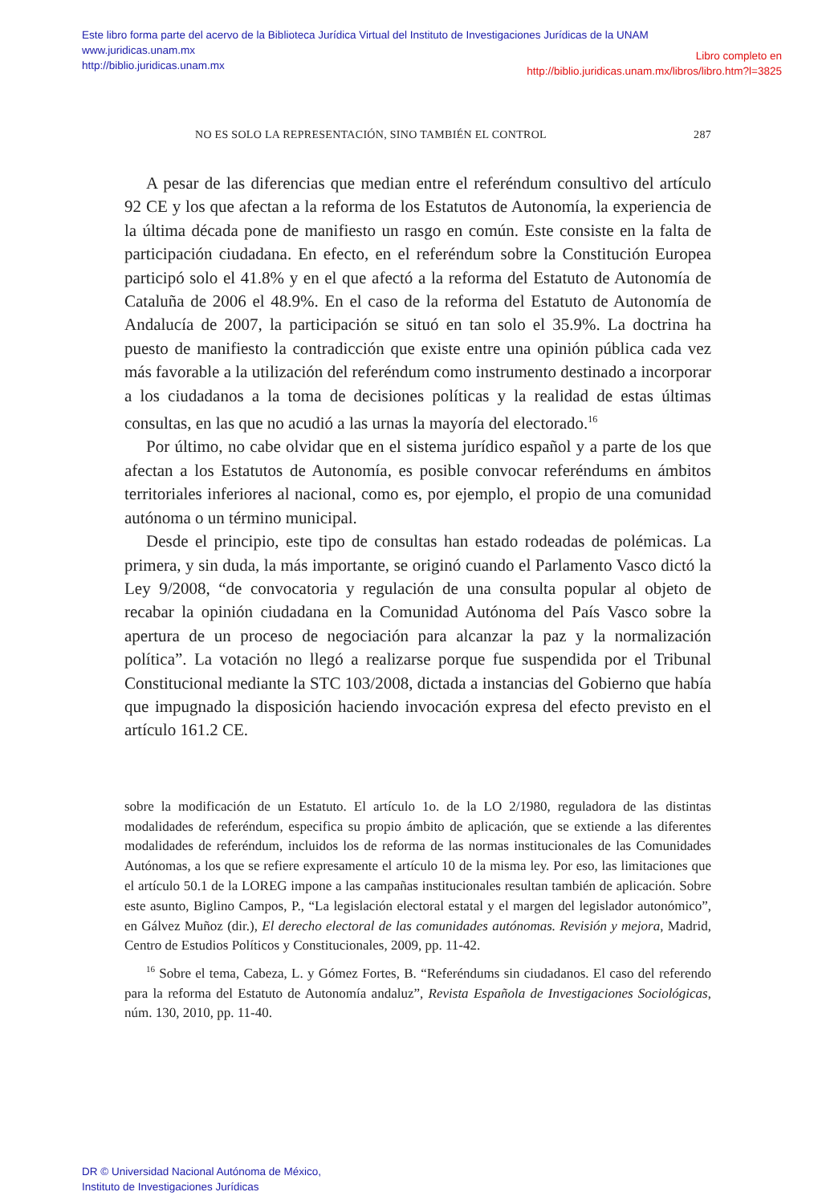Este libro forma parte del acervo de la Biblioteca Jurídica Virtual del Instituto de Investigaciones Jurídicas de la UNAM
www.juridicas.unam.mx
http://biblio.juridicas.unam.mx
Libro completo en
http://biblio.juridicas.unam.mx/libros/libro.htm?l=3825
NO ES SOLO LA REPRESENTACIÓN, SINO TAMBIÉN EL CONTROL 287
A pesar de las diferencias que median entre el referéndum consultivo del artículo 92 CE y los que afectan a la reforma de los Estatutos de Autonomía, la experiencia de la última década pone de manifiesto un rasgo en común. Este consiste en la falta de participación ciudadana. En efecto, en el referéndum sobre la Constitución Europea participó solo el 41.8% y en el que afectó a la reforma del Estatuto de Autonomía de Cataluña de 2006 el 48.9%. En el caso de la reforma del Estatuto de Autonomía de Andalucía de 2007, la participación se situó en tan solo el 35.9%. La doctrina ha puesto de manifiesto la contradicción que existe entre una opinión pública cada vez más favorable a la utilización del referéndum como instrumento destinado a incorporar a los ciudadanos a la toma de decisiones políticas y la realidad de estas últimas consultas, en las que no acudió a las urnas la mayoría del electorado.<sup>16</sup>
Por último, no cabe olvidar que en el sistema jurídico español y a parte de los que afectan a los Estatutos de Autonomía, es posible convocar referéndums en ámbitos territoriales inferiores al nacional, como es, por ejemplo, el propio de una comunidad autónoma o un término municipal.
Desde el principio, este tipo de consultas han estado rodeadas de polémicas. La primera, y sin duda, la más importante, se originó cuando el Parlamento Vasco dictó la Ley 9/2008, “de convocatoria y regulación de una consulta popular al objeto de recabar la opinión ciudadana en la Comunidad Autónoma del País Vasco sobre la apertura de un proceso de negociación para alcanzar la paz y la normalización política”. La votación no llegó a realizarse porque fue suspendida por el Tribunal Constitucional mediante la STC 103/2008, dictada a instancias del Gobierno que había que impugnado la disposición haciendo invocación expresa del efecto previsto en el artículo 161.2 CE.
sobre la modificación de un Estatuto. El artículo 1o. de la LO 2/1980, reguladora de las distintas modalidades de referéndum, especifica su propio ámbito de aplicación, que se extiende a las diferentes modalidades de referéndum, incluidos los de reforma de las normas institucionales de las Comunidades Autónomas, a los que se refiere expresamente el artículo 10 de la misma ley. Por eso, las limitaciones que el artículo 50.1 de la LOREG impone a las campañas institucionales resultan también de aplicación. Sobre este asunto, Biglino Campos, P., “La legislación electoral estatal y el margen del legislador autonómico”, en Gálvez Muñoz (dir.), El derecho electoral de las comunidades autónomas. Revisión y mejora, Madrid, Centro de Estudios Políticos y Constitucionales, 2009, pp. 11-42.
<sup>16</sup> Sobre el tema, Cabeza, L. y Gómez Fortes, B. “Referéndums sin ciudadanos. El caso del referendo para la reforma del Estatuto de Autonomía andaluz”, Revista Española de Investigaciones Sociológicas, núm. 130, 2010, pp. 11-40.
DR © Universidad Nacional Autónoma de México,
Instituto de Investigaciones Jurídicas